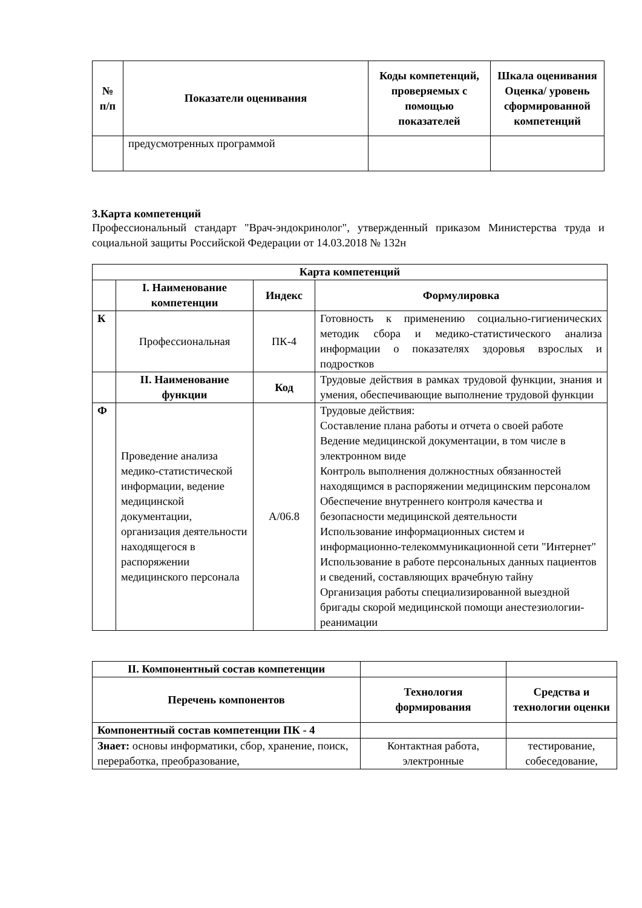| № п/п | Показатели оценивания | Коды компетенций, проверяемых с помощью показателей | Шкала оценивания Оценка/ уровень сформированной компетенций |
| --- | --- | --- | --- |
| | предусмотренных программой | | |
3.Карта компетенций
Профессиональный стандарт "Врач-эндокринолог", утвержденный приказом Министерства труда и социальной защиты Российской Федерации от 14.03.2018 № 132н
| Карта компетенций | | | |
| --- | --- | --- | --- |
| | I. Наименование компетенции | Индекс | Формулировка |
| К | Профессиональная | ПК-4 | Готовность к применению социально-гигиенических методик сбора и медико-статистического анализа информации о показателях здоровья взрослых и подростков |
| | II. Наименование функции | Код | Трудовые действия в рамках трудовой функции, знания и умения, обеспечивающие выполнение трудовой функции |
| Ф | Проведение анализа медико-статистической информации, ведение медицинской документации, организация деятельности находящегося в распоряжении медицинского персонала | А/06.8 | Трудовые действия: Составление плана работы и отчета о своей работе Ведение медицинской документации, в том числе в электронном виде Контроль выполнения должностных обязанностей находящимся в распоряжении медицинским персоналом Обеспечение внутреннего контроля качества и безопасности медицинской деятельности Использование информационных систем и информационно-телекоммуникационной сети "Интернет" Использование в работе персональных данных пациентов и сведений, составляющих врачебную тайну Организация работы специализированной выездной бригады скорой медицинской помощи анестезиологии-реанимации |
| II. Компонентный состав компетенции | | |
| Перечень компонентов | Технология формирования | Средства и технологии оценки |
| Компонентный состав компетенции ПК - 4 | | |
| Знает: основы информатики, сбор, хранение, поиск, переработка, преобразование, | Контактная работа, электронные | тестирование, собеседование, |